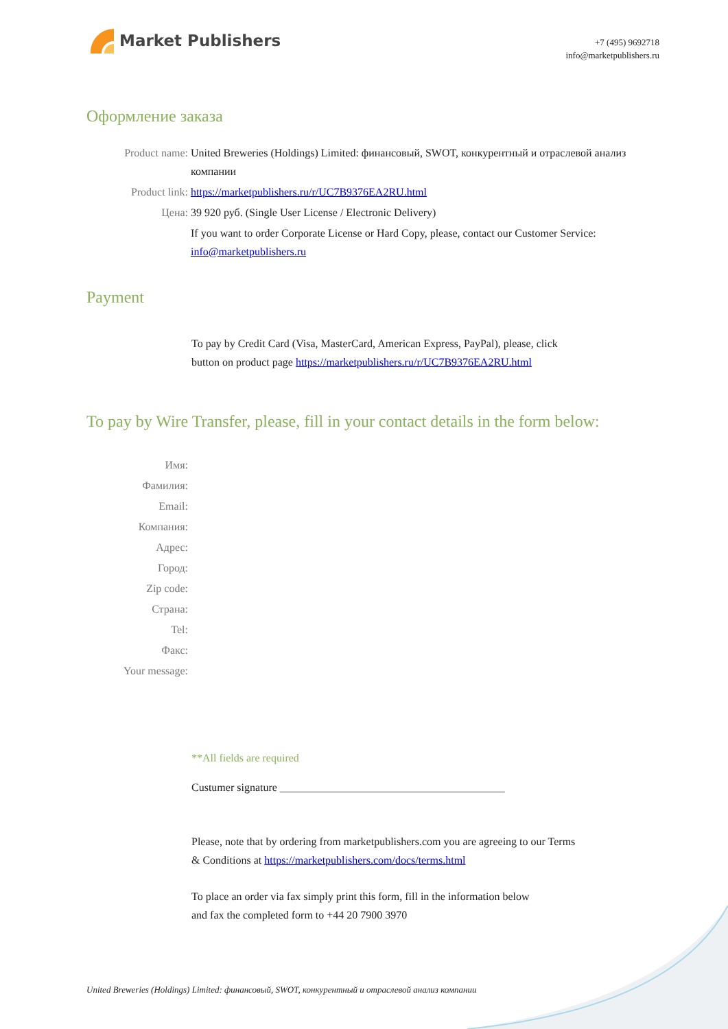Market Publishers
+7 (495) 9692718
info@marketpublishers.ru
Оформление заказа
Product name: United Breweries (Holdings) Limited: финансовый, SWOT, конкурентный и отраслевой анализ компании
Product link: https://marketpublishers.ru/r/UC7B9376EA2RU.html
Цена: 39 920 руб. (Single User License / Electronic Delivery)
If you want to order Corporate License or Hard Copy, please, contact our Customer Service: info@marketpublishers.ru
Payment
To pay by Credit Card (Visa, MasterCard, American Express, PayPal), please, click
button on product page https://marketpublishers.ru/r/UC7B9376EA2RU.html
To pay by Wire Transfer, please, fill in your contact details in the form below:
Имя:
Фамилия:
Email:
Компания:
Адрес:
Город:
Zip code:
Страна:
Tel:
Факс:
Your message:
**All fields are required
Custumer signature _________________________________________
Please, note that by ordering from marketpublishers.com you are agreeing to our Terms
& Conditions at https://marketpublishers.com/docs/terms.html
To place an order via fax simply print this form, fill in the information below
and fax the completed form to +44 20 7900 3970
United Breweries (Holdings) Limited: финансовый, SWOT, конкурентный и отраслевой анализ компании